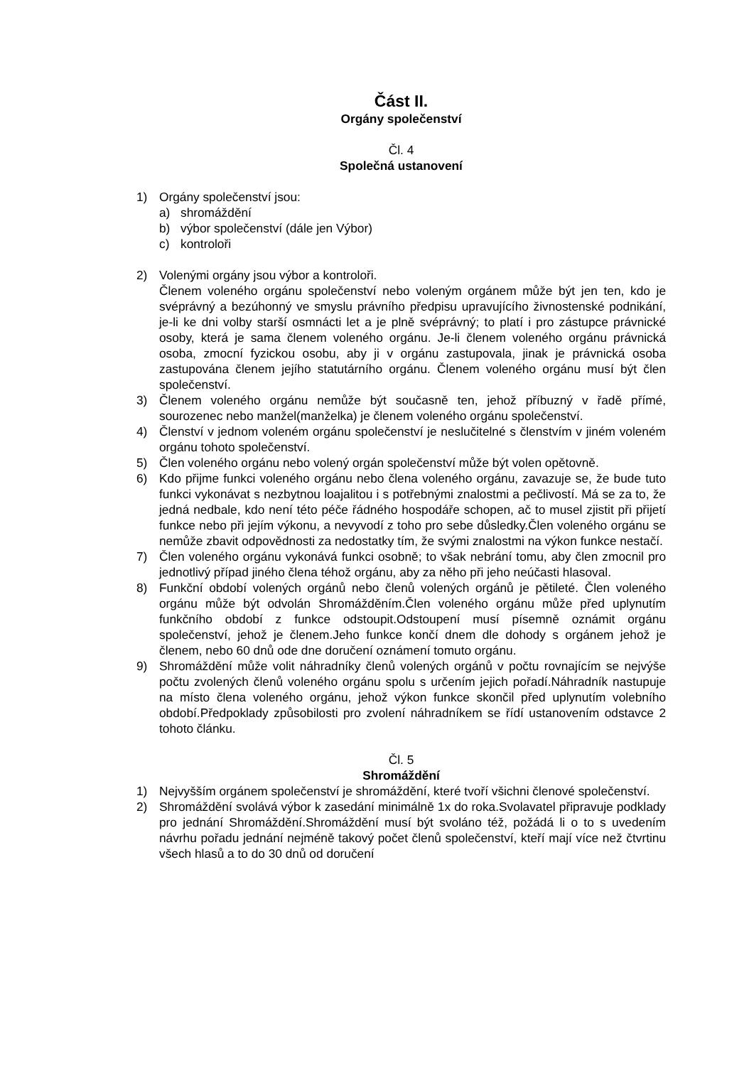Část II.
Orgány společenství
Čl. 4
Společná ustanovení
1) Orgány společenství jsou:
a) shromáždění
b) výbor společenství (dále jen Výbor)
c) kontroloři
2) Volenými orgány jsou výbor a kontroloři.
Členem voleného orgánu společenství nebo voleným orgánem může být jen ten, kdo je svéprávný a bezúhonný ve smyslu právního předpisu upravujícího živnostenské podnikání, je-li ke dni volby starší osmnácti let a je plně svéprávný; to platí i pro zástupce právnické osoby, která je sama členem voleného orgánu. Je-li členem voleného orgánu právnická osoba, zmocní fyzickou osobu, aby ji v orgánu zastupovala, jinak je právnická osoba zastupována členem jejího statutárního orgánu. Členem voleného orgánu musí být člen společenství.
3) Členem voleného orgánu nemůže být současně ten, jehož příbuzný v řadě přímé, sourozenec nebo manžel(manželka) je členem voleného orgánu společenství.
4) Členství v jednom voleném orgánu společenství je neslučitelné s členstvím v jiném voleném orgánu tohoto společenství.
5) Člen voleného orgánu nebo volený orgán společenství může být volen opětovně.
6) Kdo přijme funkci voleného orgánu nebo člena voleného orgánu, zavazuje se, že bude tuto funkci vykonávat s nezbytnou loajalitou i s potřebnými znalostmi a pečlivostí. Má se za to, že jedná nedbale, kdo není této péče řádného hospodáře schopen, ač to musel zjistit při přijetí funkce nebo při jejím výkonu, a nevyvodí z toho pro sebe důsledky.Člen voleného orgánu se nemůže zbavit odpovědnosti za nedostatky tím, že svými znalostmi na výkon funkce nestačí.
7) Člen voleného orgánu vykonává funkci osobně; to však nebrání tomu, aby člen zmocnil pro jednotlivý případ jiného člena téhož orgánu, aby za něho při jeho neúčasti hlasoval.
8) Funkční období volených orgánů nebo členů volených orgánů je pětileté. Člen voleného orgánu může být odvolán Shromážděním.Člen voleného orgánu může před uplynutím funkčního období z funkce odstoupit.Odstoupení musí písemně oznámit orgánu společenství, jehož je členem.Jeho funkce končí dnem dle dohody s orgánem jehož je členem, nebo 60 dnů ode dne doručení oznámení tomuto orgánu.
9) Shromáždění může volit náhradníky členů volených orgánů v počtu rovnajícím se nejvýše počtu zvolených členů voleného orgánu spolu s určením jejich pořadí.Náhradník nastupuje na místo člena voleného orgánu, jehož výkon funkce skončil před uplynutím volebního období.Předpoklady způsobilosti pro zvolení náhradníkem se řídí ustanovením odstavce 2 tohoto článku.
Čl. 5
Shromáždění
1) Nejvyšším orgánem společenství je shromáždění, které tvoří všichni členové společenství.
2) Shromáždění svolává výbor k zasedání minimálně 1x do roka.Svolavatel připravuje podklady pro jednání Shromáždění.Shromáždění musí být svoláno též, požádá li o to s uvedením návrhu pořadu jednání nejméně takový počet členů společenství, kteří mají více než čtvrtinu všech hlasů a to do 30 dnů od doručení